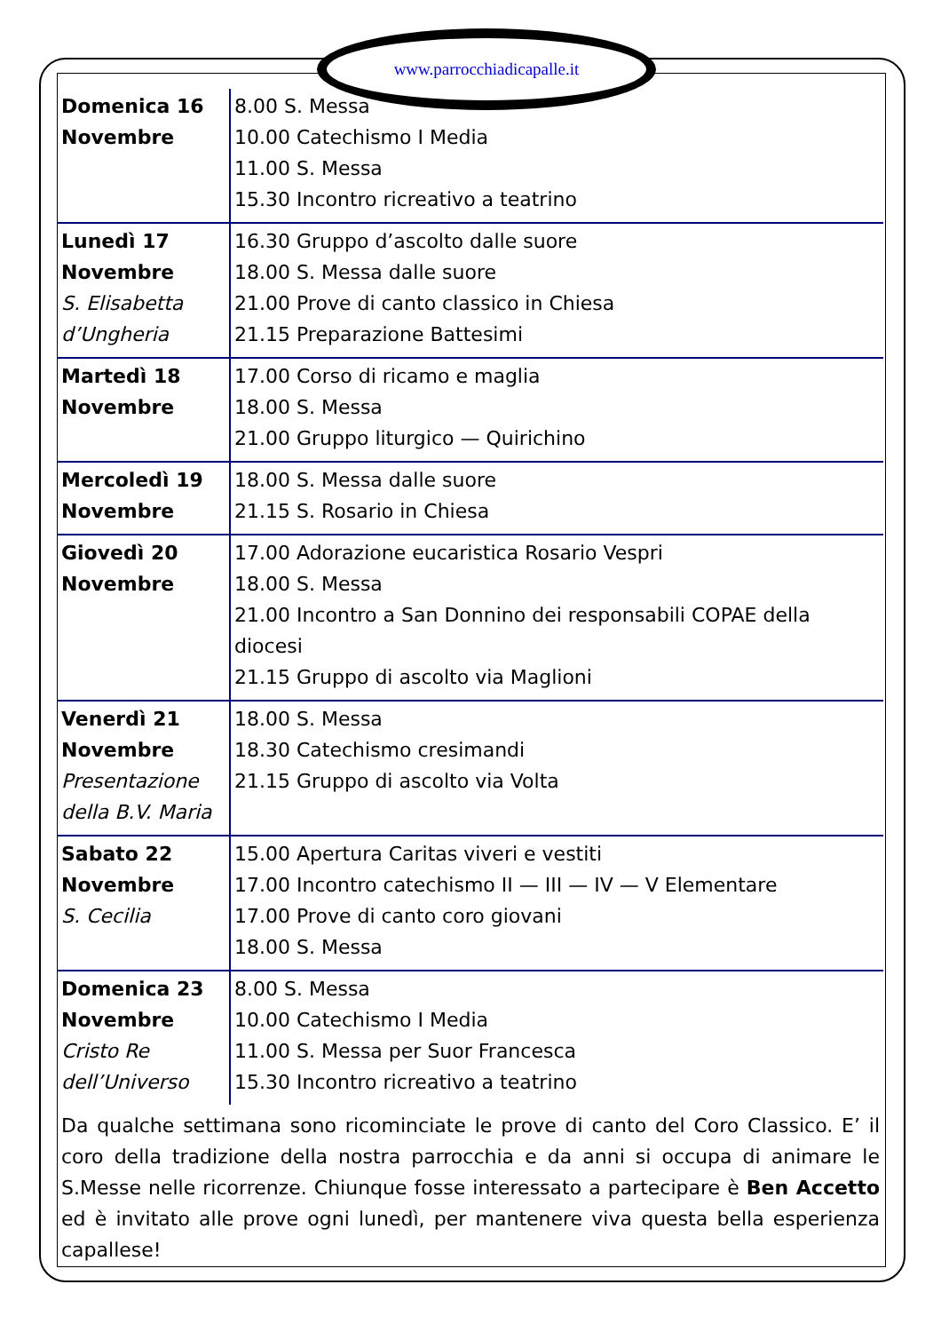www.parrocchiadicapalle.it
| Domenica 16 Novembre | 8.00 S. Messa 10.00 Catechismo I Media 11.00 S. Messa 15.30 Incontro ricreativo a teatrino |
| Lunedì 17 Novembre S. Elisabetta d’Ungheria | 16.30 Gruppo d’ascolto dalle suore 18.00 S. Messa dalle suore 21.00 Prove di canto classico in Chiesa 21.15 Preparazione Battesimi |
| Martedì 18 Novembre | 17.00 Corso di ricamo e maglia 18.00 S. Messa 21.00 Gruppo liturgico — Quirichino |
| Mercoledì 19 Novembre | 18.00 S. Messa dalle suore 21.15 S. Rosario in Chiesa |
| Giovedì 20 Novembre | 17.00 Adorazione eucaristica Rosario Vespri 18.00 S. Messa 21.00 Incontro a San Donnino dei responsabili COPAE della diocesi 21.15 Gruppo di ascolto via Maglioni |
| Venerdì 21 Novembre Presentazione della B.V. Maria | 18.00 S. Messa 18.30 Catechismo cresimandi 21.15 Gruppo di ascolto via Volta |
| Sabato 22 Novembre S. Cecilia | 15.00 Apertura Caritas viveri e vestiti 17.00 Incontro catechismo II — III — IV — V Elementare 17.00 Prove di canto coro giovani 18.00 S. Messa |
| Domenica 23 Novembre Cristo Re dell’Universo | 8.00 S. Messa 10.00 Catechismo I Media 11.00 S. Messa per Suor Francesca 15.30 Incontro ricreativo a teatrino |
Da qualche settimana sono ricominciate le prove di canto del Coro Classico. E’ il coro della tradizione della nostra parrocchia e da anni si occupa di animare le S.Messe nelle ricorrenze. Chiunque fosse interessato a partecipare è Ben Accetto ed è invitato alle prove ogni lunedì, per mantenere viva questa bella esperienza capallese!